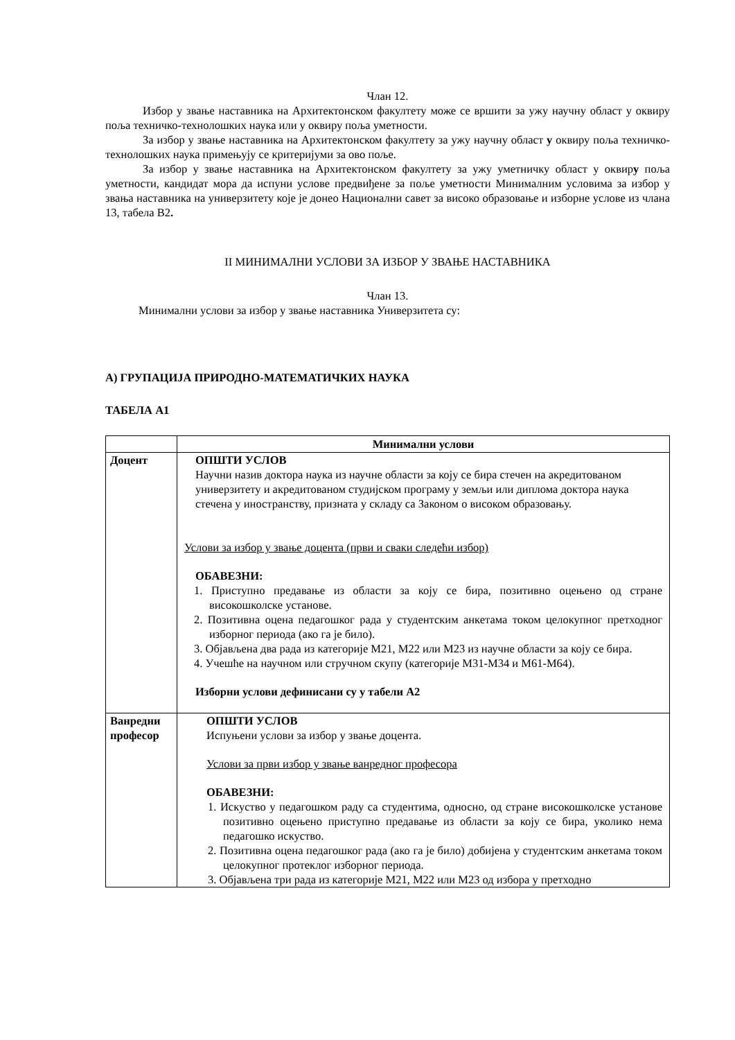Члан 12.
Избор у звање наставника на Архитектонском факултету може се вршити за ужу научну област у оквиру поља техничко-технолошких наука или у оквиру поља уметности.
За избор у звање наставника на Архитектонском факултету за ужу научну област у оквиру поља техничко-технолошких наука примењују се критеријуми за ово поље.
За избор у звање наставника на Архитектонском факултету за ужу уметничку област у оквиру поља уметности, кандидат мора да испуни услове предвиђене за поље уметности Минималним условима за избор у звања наставника на универзитету које је донео Национални савет за високо образовање и изборне услове из члана 13, табела В2.
II МИНИМАЛНИ УСЛОВИ ЗА ИЗБОР У ЗВАЊЕ НАСТАВНИКА
Члан 13.
Минимални услови за избор у звање наставника Универзитета су:
А) ГРУПАЦИЈА ПРИРОДНО-МАТЕМАТИЧКИХ НАУКА
ТАБЕЛА А1
| | Минимални услови |
| Доцент | ОПШТИ УСЛОВ Научни назив доктора наука из научне области за коју се бира стечен на акредитованом универзитету и акредитованом студијском програму у земљи или диплома доктора наука стечена у иностранству, призната у складу са Законом о високом образовању. Услови за избор у звање доцента (први и сваки следећи избор) ОБАВЕЗНИ: 1. Приступно предавање из области за коју се бира, позитивно оцењено од стране високошколске установе. 2. Позитивна оцена педагошког рада у студентским анкетама током целокупног претходног изборног периода (ако га је било). 3. Објављена два рада из категорије М21, М22 или М23 из научне области за коју се бира. 4. Учешће на научном или стручном скупу (категорије М31-М34 и М61-М64). Изборни услови дефинисани су у табели А2 |
| Ванредни професор | ОПШТИ УСЛОВ Испуњени услови за избор у звање доцента. Услови за први избор у звање ванредног професора ОБАВЕЗНИ: 1. Искуство у педагошком раду са студентима, односно, од стране високошколске установе позитивно оцењено приступно предавање из области за коју се бира, уколико нема педагошко искуство. 2. Позитивна оцена педагошког рада (ако га је било) добијена у студентским анкетама током целокупног протеклог изборног периода. 3. Објављена три рада из категорије М21, М22 или М23 од избора у претходно |